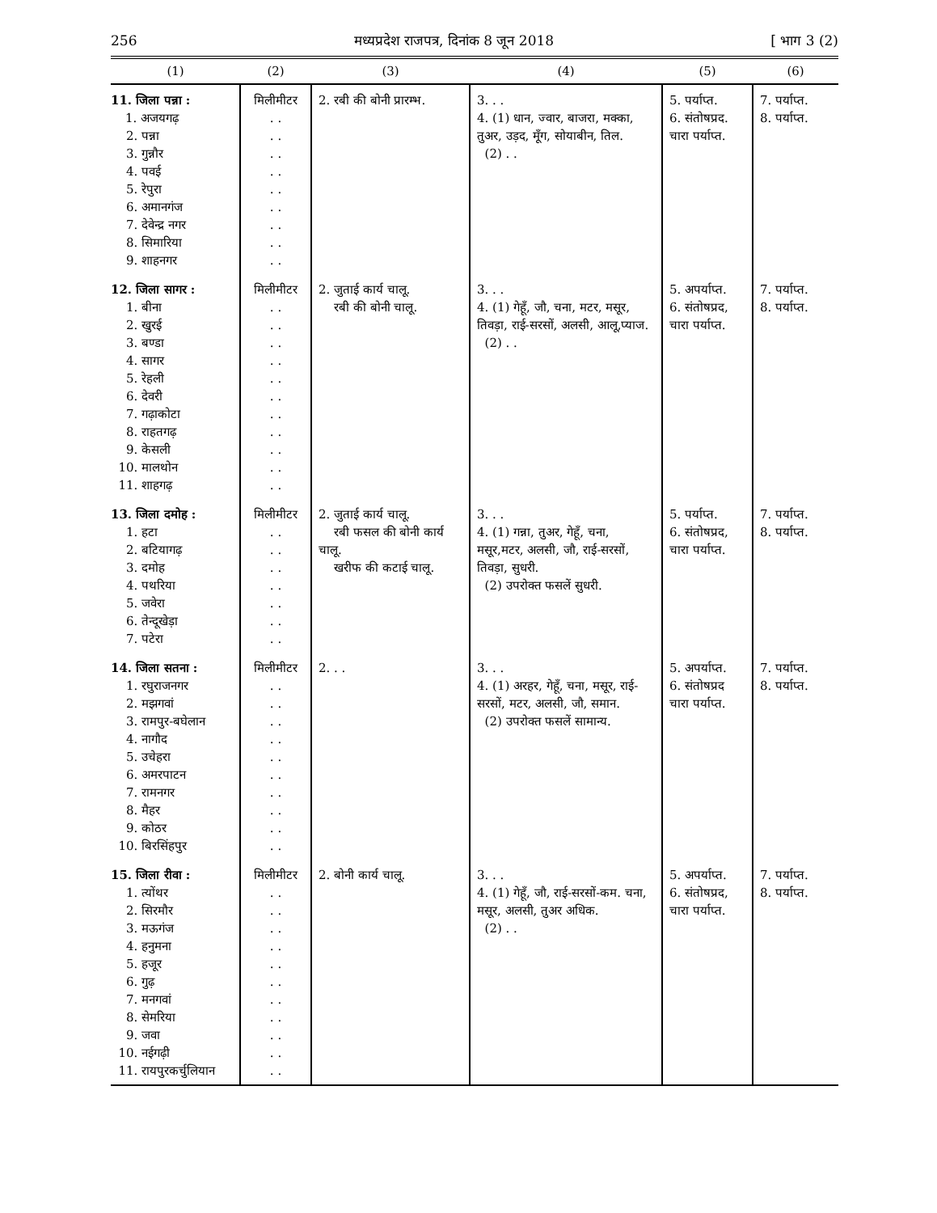256 मध्यप्रदेश राजपत्र, दिनांक 8 जून 2018 [ भाग 3 (2)
| (1) | (2) | (3) | (4) | (5) | (6) |
| --- | --- | --- | --- | --- | --- |
| 11. जिला पन्ना : 1. अजयगढ़ 2. पन्ना 3. गुन्नौर 4. पवई 5. रेपुरा 6. अमानगंज 7. देवेन्द्र नगर 8. सिमारिया 9. शाहनगर | मिलीमीटर . . . . . . . . . . . . . . . . . . | 2. रबी की बोनी प्रारम्भ. | 3. . . 4. (1) धान, ज्वार, बाजरा, मक्का, तुअर, उड़द, मूँग, सोयाबीन, तिल. (2) . . | 5. पर्याप्त. 6. संतोषप्रद. चारा पर्याप्त. | 7. पर्याप्त. 8. पर्याप्त. |
| 12. जिला सागर : 1. बीना 2. खुरई 3. बण्डा 4. सागर 5. रेहली 6. देवरी 7. गढ़ाकोटा 8. राहतगढ़ 9. केसली 10. मालथोन 11. शाहगढ़ | मिलीमीटर . . . . . . . . . . . . . . . . . . . . . . | 2. जुताई कार्य चालू. रबी की बोनी चालू. | 3. . . 4. (1) गेहूँ, जौ, चना, मटर, मसूर, तिवड़ा, राई-सरसों, अलसी, आलू,प्याज. (2) . . | 5. अपर्याप्त. 6. संतोषप्रद, चारा पर्याप्त. | 7. पर्याप्त. 8. पर्याप्त. |
| 13. जिला दमोह : 1. हटा 2. बटियागढ़ 3. दमोह 4. पथरिया 5. जवेरा 6. तेन्दूखेड़ा 7. पटेरा | मिलीमीटर . . . . . . . . . . . . . . | 2. जुताई कार्य चालू. रबी फसल की बोनी कार्य चालू. खरीफ की कटाई चालू. | 3. . . 4. (1) गन्ना, तुअर, गेहूँ, चना, मसूर,मटर, अलसी, जौ, राई-सरसों, तिवड़ा, सुधरी. (2) उपरोक्त फसलें सुधरी. | 5. पर्याप्त. 6. संतोषप्रद, चारा पर्याप्त. | 7. पर्याप्त. 8. पर्याप्त. |
| 14. जिला सतना : 1. रघुराजनगर 2. मझगवां 3. रामपुर-बघेलान 4. नागौद 5. उचेहरा 6. अमरपाटन 7. रामनगर 8. मैहर 9. कोठर 10. बिरसिंहपुर | मिलीमीटर . . . . . . . . . . . . . . . . . . . . | 2. . . | 3. . . 4. (1) अरहर, गेहूँ, चना, मसूर, राई-सरसों, मटर, अलसी, जौ, समान. (2) उपरोक्त फसलें सामान्य. | 5. अपर्याप्त. 6. संतोषप्रद चारा पर्याप्त. | 7. पर्याप्त. 8. पर्याप्त. |
| 15. जिला रीवा : 1. त्योंथर 2. सिरमौर 3. मऊगंज 4. हनुमना 5. हजूर 6. गुढ़ 7. मनगवां 8. सेमरिया 9. जवा 10. नईगढ़ी 11. रायपुरकर्चुलियान | मिलीमीटर . . . . . . . . . . . . . . . . . . . . . . | 2. बोनी कार्य चालू. | 3. . . 4. (1) गेहूँ, जौ, राई-सरसों-कम. चना, मसूर, अलसी, तुअर अधिक. (2) . . | 5. अपर्याप्त. 6. संतोषप्रद, चारा पर्याप्त. | 7. पर्याप्त. 8. पर्याप्त. |